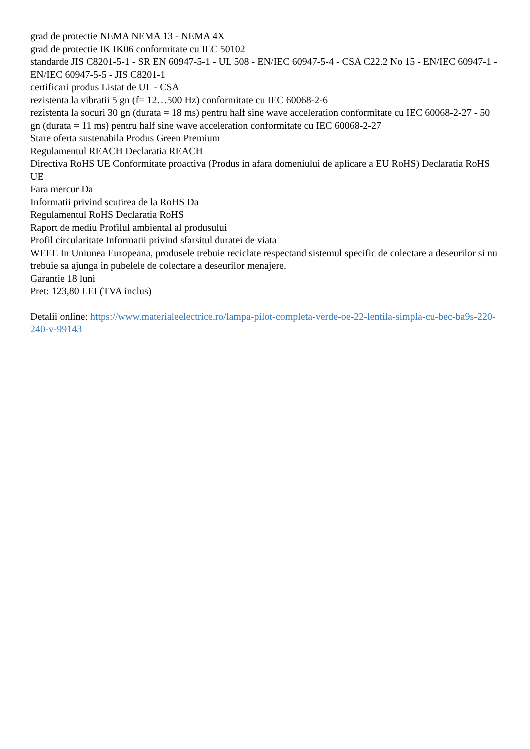grad de protectie NEMA NEMA 13 - NEMA 4X
grad de protectie IK IK06 conformitate cu IEC 50102
standarde JIS C8201-5-1 - SR EN 60947-5-1 - UL 508 - EN/IEC 60947-5-4 - CSA C22.2 No 15 - EN/IEC 60947-1 - EN/IEC 60947-5-5 - JIS C8201-1
certificari produs Listat de UL - CSA
rezistenta la vibratii 5 gn (f= 12…500 Hz) conformitate cu IEC 60068-2-6
rezistenta la socuri 30 gn (durata = 18 ms) pentru half sine wave acceleration conformitate cu IEC 60068-2-27 - 50 gn (durata = 11 ms) pentru half sine wave acceleration conformitate cu IEC 60068-2-27
Stare oferta sustenabila Produs Green Premium
Regulamentul REACH Declaratia REACH
Directiva RoHS UE Conformitate proactiva (Produs in afara domeniului de aplicare a EU RoHS) Declaratia RoHS UE
Fara mercur Da
Informatii privind scutirea de la RoHS Da
Regulamentul RoHS Declaratia RoHS
Raport de mediu Profilul ambiental al produsului
Profil circularitate Informatii privind sfarsitul duratei de viata
WEEE In Uniunea Europeana, produsele trebuie reciclate respectand sistemul specific de colectare a deseurilor si nu trebuie sa ajunga in pubelele de colectare a deseurilor menajere.
Garantie 18 luni
Pret: 123,80 LEI (TVA inclus)
Detalii online: https://www.materialeelectrice.ro/lampa-pilot-completa-verde-oe-22-lentila-simpla-cu-bec-ba9s-220-240-v-99143